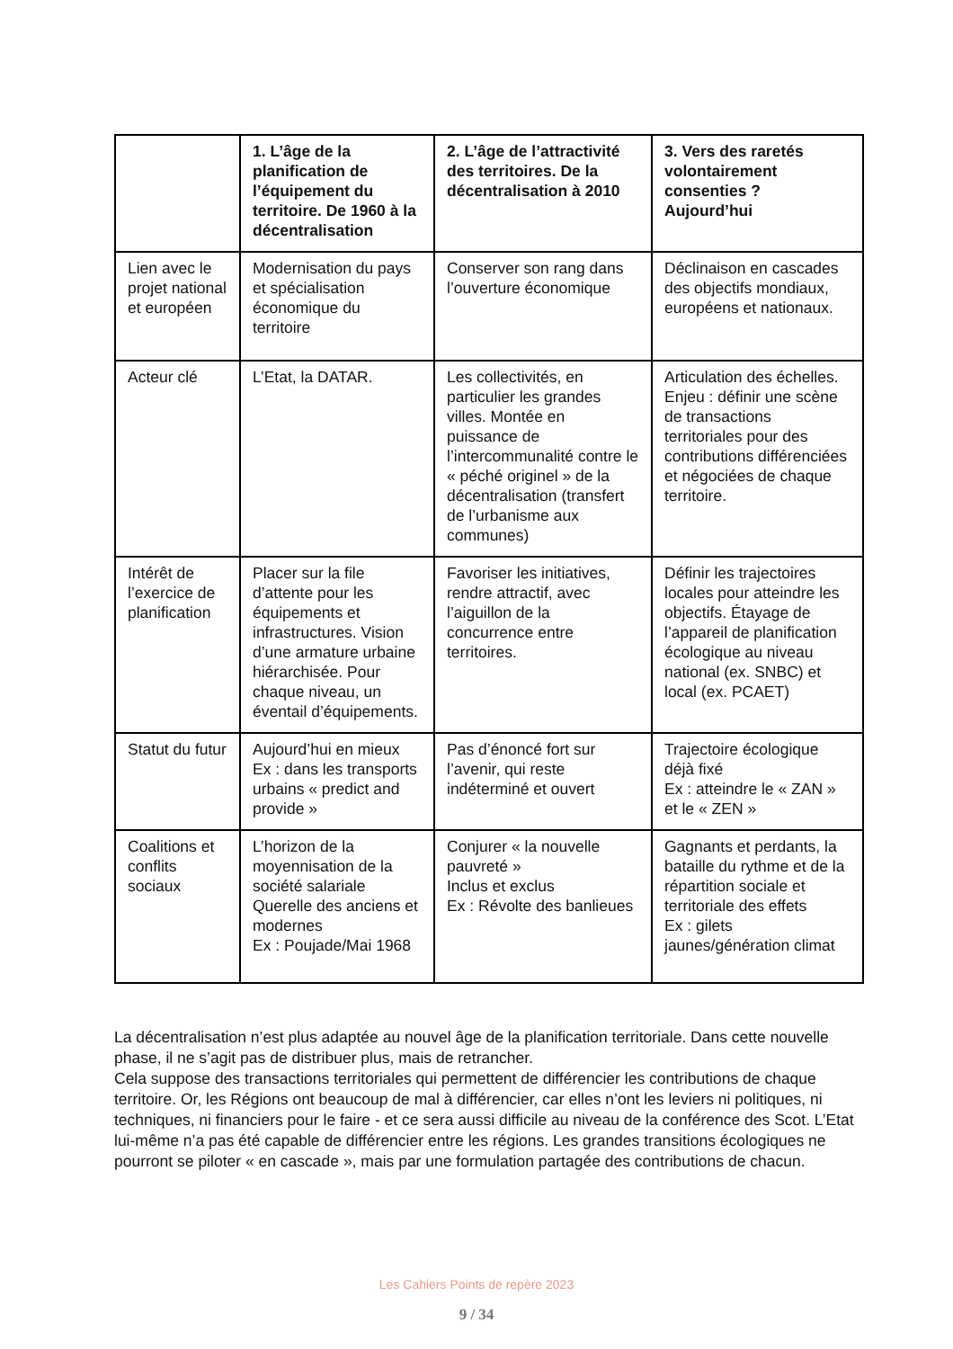| | 1. L’âge de la planification de l’équipement du territoire. De 1960 à la décentralisation | 2. L’âge de l’attractivité des territoires. De la décentralisation à 2010 | 3. Vers des raretés volontairement consenties ? Aujourd’hui |
| --- | --- | --- | --- |
| Lien avec le projet national et européen | Modernisation du pays et spécialisation économique du territoire | Conserver son rang dans l’ouverture économique | Déclinaison en cascades des objectifs mondiaux, européens et nationaux. |
| Acteur clé | L’Etat, la DATAR. | Les collectivités, en particulier les grandes villes. Montée en puissance de l’intercommunalité contre le « péché originel » de la décentralisation (transfert de l’urbanisme aux communes) | Articulation des échelles. Enjeu : définir une scène de transactions territoriales pour des contributions différenciées et négociées de chaque territoire. |
| Intérêt de l’exercice de planification | Placer sur la file d’attente pour les équipements et infrastructures. Vision d’une armature urbaine hiérarchisée. Pour chaque niveau, un éventail d’équipements. | Favoriser les initiatives, rendre attractif, avec l’aiguillon de la concurrence entre territoires. | Définir les trajectoires locales pour atteindre les objectifs. Étayage de l’appareil de planification écologique au niveau national (ex. SNBC) et local (ex. PCAET) |
| Statut du futur | Aujourd’hui en mieux Ex : dans les transports urbains « predict and provide » | Pas d’énoncé fort sur l’avenir, qui reste indéterminé et ouvert | Trajectoire écologique déjà fixé Ex : atteindre le « ZAN » et le « ZEN » |
| Coalitions et conflits sociaux | L’horizon de la moyennisation de la société salariale Querelle des anciens et modernes Ex : Poujade/Mai 1968 | Conjurer « la nouvelle pauvreté » Inclus et exclus Ex : Révolte des banlieues | Gagnants et perdants, la bataille du rythme et de la répartition sociale et territoriale des effets Ex : gilets jaunes/génération climat |
La décentralisation n’est plus adaptée au nouvel âge de la planification territoriale. Dans cette nouvelle phase, il ne s’agit pas de distribuer plus, mais de retrancher.
Cela suppose des transactions territoriales qui permettent de différencier les contributions de chaque territoire. Or, les Régions ont beaucoup de mal à différencier, car elles n’ont les leviers ni politiques, ni techniques, ni financiers pour le faire - et ce sera aussi difficile au niveau de la conférence des Scot. L’Etat lui-même n’a pas été capable de différencier entre les régions. Les grandes transitions écologiques ne pourront se piloter « en cascade », mais par une formulation partagée des contributions de chacun.
Les Cahiers Points de repère 2023
9 / 34